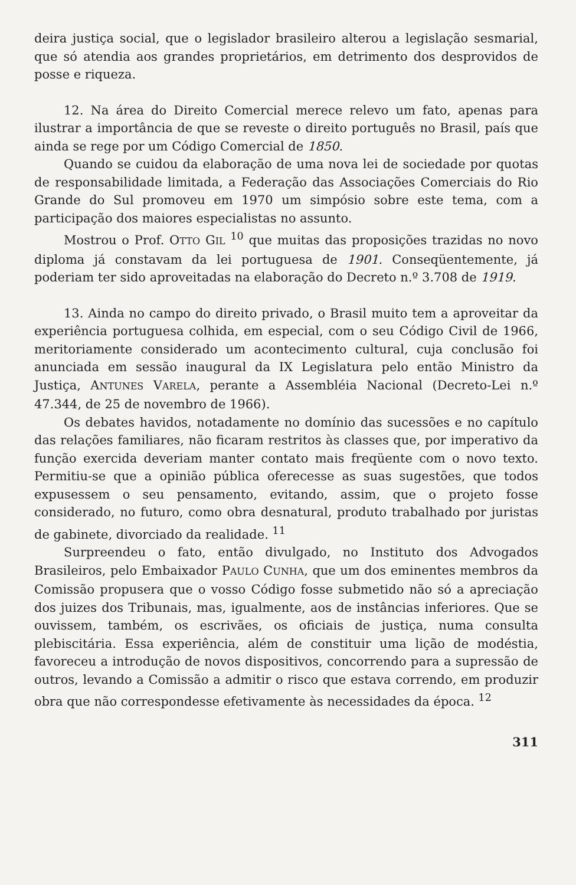deira justiça social, que o legislador brasileiro alterou a legislação sesmarial, que só atendia aos grandes proprietários, em detrimento dos desprovidos de posse e riqueza.
12. Na área do Direito Comercial merece relevo um fato, apenas para ilustrar a importância de que se reveste o direito português no Brasil, país que ainda se rege por um Código Comercial de 1850.
Quando se cuidou da elaboração de uma nova lei de sociedade por quotas de responsabilidade limitada, a Federação das Associações Comerciais do Rio Grande do Sul promoveu em 1970 um simpósio sobre este tema, com a participação dos maiores especialistas no assunto.
Mostrou o Prof. OTTO GIL <sup>10</sup> que muitas das proposições trazidas no novo diploma já constavam da lei portuguesa de 1901. Conseqüentemente, já poderiam ter sido aproveitadas na elaboração do Decreto n.º 3.708 de 1919.
13. Ainda no campo do direito privado, o Brasil muito tem a aproveitar da experiência portuguesa colhida, em especial, com o seu Código Civil de 1966, meritoriamente considerado um acontecimento cultural, cuja conclusão foi anunciada em sessão inaugural da IX Legislatura pelo então Ministro da Justiça, ANTUNES VARELA, perante a Assembléia Nacional (Decreto-Lei n.º 47.344, de 25 de novembro de 1966).
Os debates havidos, notadamente no domínio das sucessões e no capítulo das relações familiares, não ficaram restritos às classes que, por imperativo da função exercida deveriam manter contato mais freqüente com o novo texto. Permitiu-se que a opinião pública oferecesse as suas sugestões, que todos expusessem o seu pensamento, evitando, assim, que o projeto fosse considerado, no futuro, como obra desnatural, produto trabalhado por juristas de gabinete, divorciado da realidade. <sup>11</sup>
Surpreendeu o fato, então divulgado, no Instituto dos Advogados Brasileiros, pelo Embaixador PAULO CUNHA, que um dos eminentes membros da Comissão propusera que o vosso Código fosse submetido não só a apreciação dos juizes dos Tribunais, mas, igualmente, aos de instâncias inferiores. Que se ouvissem, também, os escrivães, os oficiais de justiça, numa consulta plebiscitária. Essa experiência, além de constituir uma lição de modéstia, favoreceu a introdução de novos dispositivos, concorrendo para a supressão de outros, levando a Comissão a admitir o risco que estava correndo, em produzir obra que não correspondesse efetivamente às necessidades da época. <sup>12</sup>
311